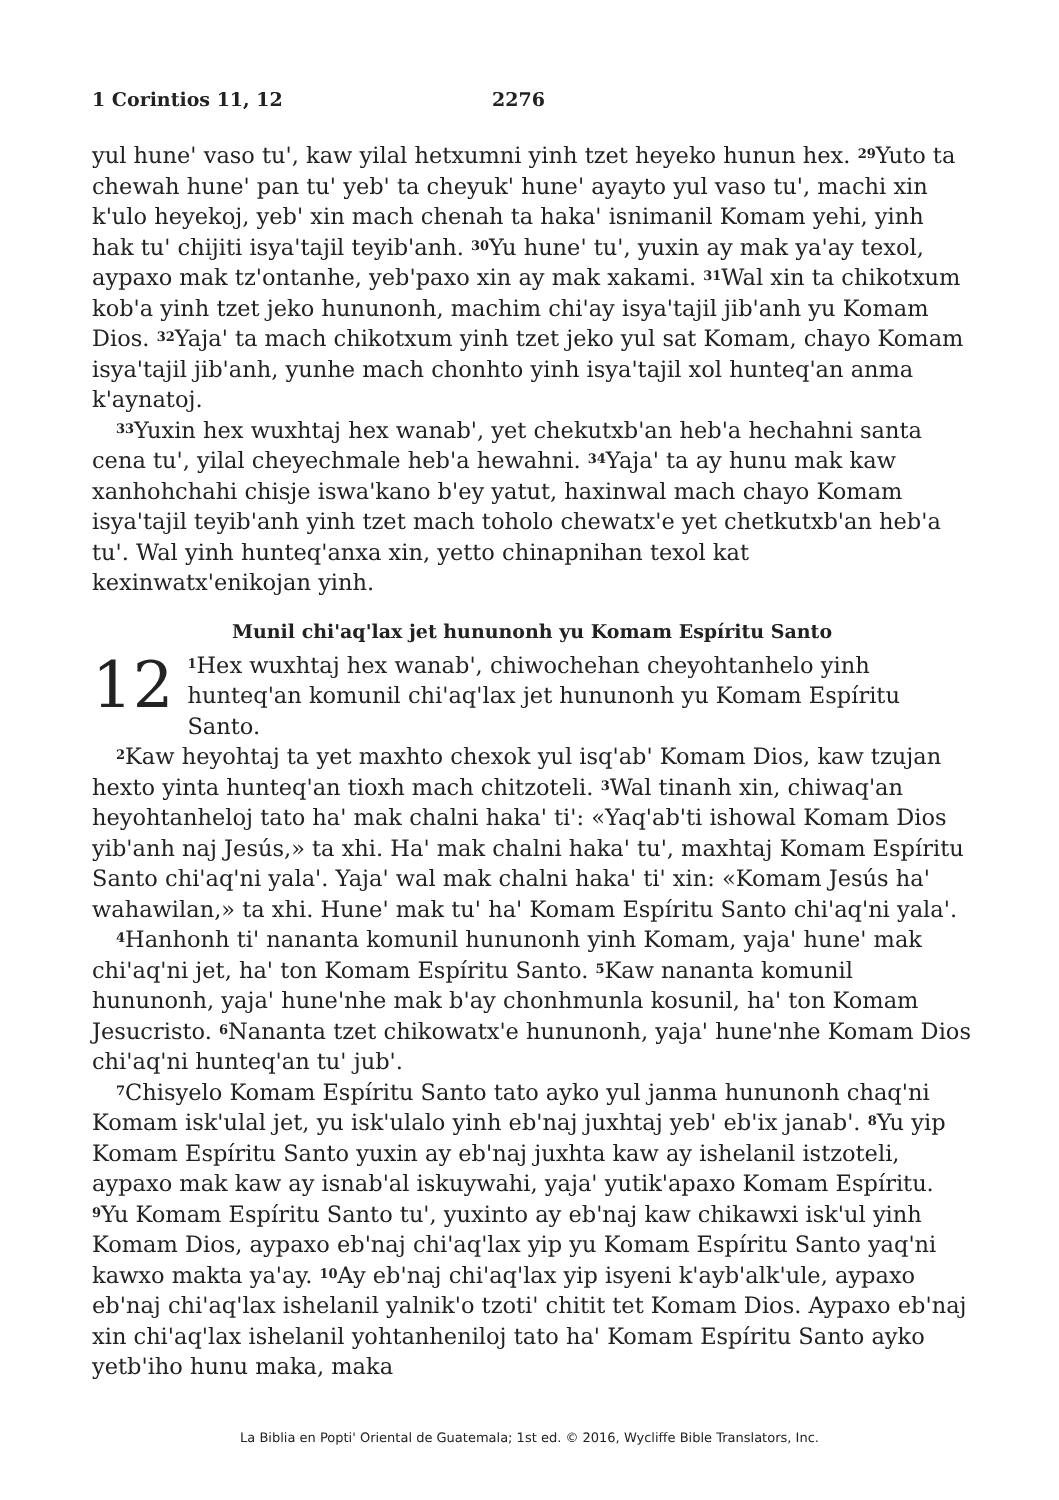1 Corintios 11, 12 2276
yul hune' vaso tu', kaw yilal hetxumni yinh tzet heyeko hunun hex. <sup>29</sup>Yuto ta chewah hune' pan tu' yeb' ta cheyuk' hune' ayayto yul vaso tu', machi xin k'ulo heyekoj, yeb' xin mach chenah ta haka' isnimanil Komam yehi, yinh hak tu' chijiti isya'tajil teyib'anh. <sup>30</sup>Yu hune' tu', yuxin ay mak ya'ay texol, aypaxo mak tz'ontanhe, yeb'paxo xin ay mak xakami. <sup>31</sup>Wal xin ta chikotxum kob'a yinh tzet jeko hununonh, machim chi'ay isya'tajil jib'anh yu Komam Dios. <sup>32</sup>Yaja' ta mach chikotxum yinh tzet jeko yul sat Komam, chayo Komam isya'tajil jib'anh, yunhe mach chonhto yinh isya'tajil xol hunteq'an anma k'aynatoj.
<sup>33</sup> Yuxin hex wuxhtaj hex wanab', yet chekutxb'an heb'a hechahni santa cena tu', yilal cheyechmale heb'a hewahni. <sup>34</sup>Yaja' ta ay hunu mak kaw xanhohchahi chisje iswa'kano b'ey yatut, haxinwal mach chayo Komam isya'tajil teyib'anh yinh tzet mach toholo chewatx'e yet chetkutxb'an heb'a tu'. Wal yinh hunteq'anxa xin, yetto chinapnihan texol kat kexinwatx'enikojan yinh.
Munil chi'aq'lax jet hununonh yu Komam Espíritu Santo
12<sup>1</sup>Hex wuxhtaj hex wanab', chiwochehan cheyohtanhelo yinh hunteq'an komunil chi'aq'lax jet hununonh yu Komam Espíritu Santo.
<sup>2</sup> Kaw heyohtaj ta yet maxhto chexok yul isq'ab' Komam Dios, kaw tzujan hexto yinta hunteq'an tioxh mach chitzoteli. <sup>3</sup>Wal tinanh xin, chiwaq'an heyohtanheloj tato ha' mak chalni haka' ti': «Yaq'ab'ti ishowal Komam Dios yib'anh naj Jesús,» ta xhi. Ha' mak chalni haka' tu', maxhtaj Komam Espíritu Santo chi'aq'ni yala'. Yaja' wal mak chalni haka' ti' xin: «Komam Jesús ha' wahawilan,» ta xhi. Hune' mak tu' ha' Komam Espíritu Santo chi'aq'ni yala'.
<sup>4</sup> Hanhonh ti' nananta komunil hununonh yinh Komam, yaja' hune' mak chi'aq'ni jet, ha' ton Komam Espíritu Santo. <sup>5</sup>Kaw nananta komunil hununonh, yaja' hune'nhe mak b'ay chonhmunla kosunil, ha' ton Komam Jesucristo. <sup>6</sup>Nananta tzet chikowatx'e hununonh, yaja' hune'nhe Komam Dios chi'aq'ni hunteq'an tu' jub'.
<sup>7</sup> Chisyelo Komam Espíritu Santo tato ayko yul janma hununonh chaq'ni Komam isk'ulal jet, yu isk'ulalo yinh eb'naj juxhtaj yeb' eb'ix janab'. <sup>8</sup>Yu yip Komam Espíritu Santo yuxin ay eb'naj juxhta kaw ay ishelanil istzoteli, aypaxo mak kaw ay isnab'al iskuywahi, yaja' yutik'apaxo Komam Espíritu. <sup>9</sup>Yu Komam Espíritu Santo tu', yuxinto ay eb'naj kaw chikawxi isk'ul yinh Komam Dios, aypaxo eb'naj chi'aq'lax yip yu Komam Espíritu Santo yaq'ni kawxo makta ya'ay. <sup>10</sup>Ay eb'naj chi'aq'lax yip isyeni k'ayb'alk'ule, aypaxo eb'naj chi'aq'lax ishelanil yalnik'o tzoti' chitit tet Komam Dios. Aypaxo eb'naj xin chi'aq'lax ishelanil yohtanheniloj tato ha' Komam Espíritu Santo ayko yetb'iho hunu maka, maka
La Biblia en Popti' Oriental de Guatemala; 1st ed. © 2016, Wycliffe Bible Translators, Inc.